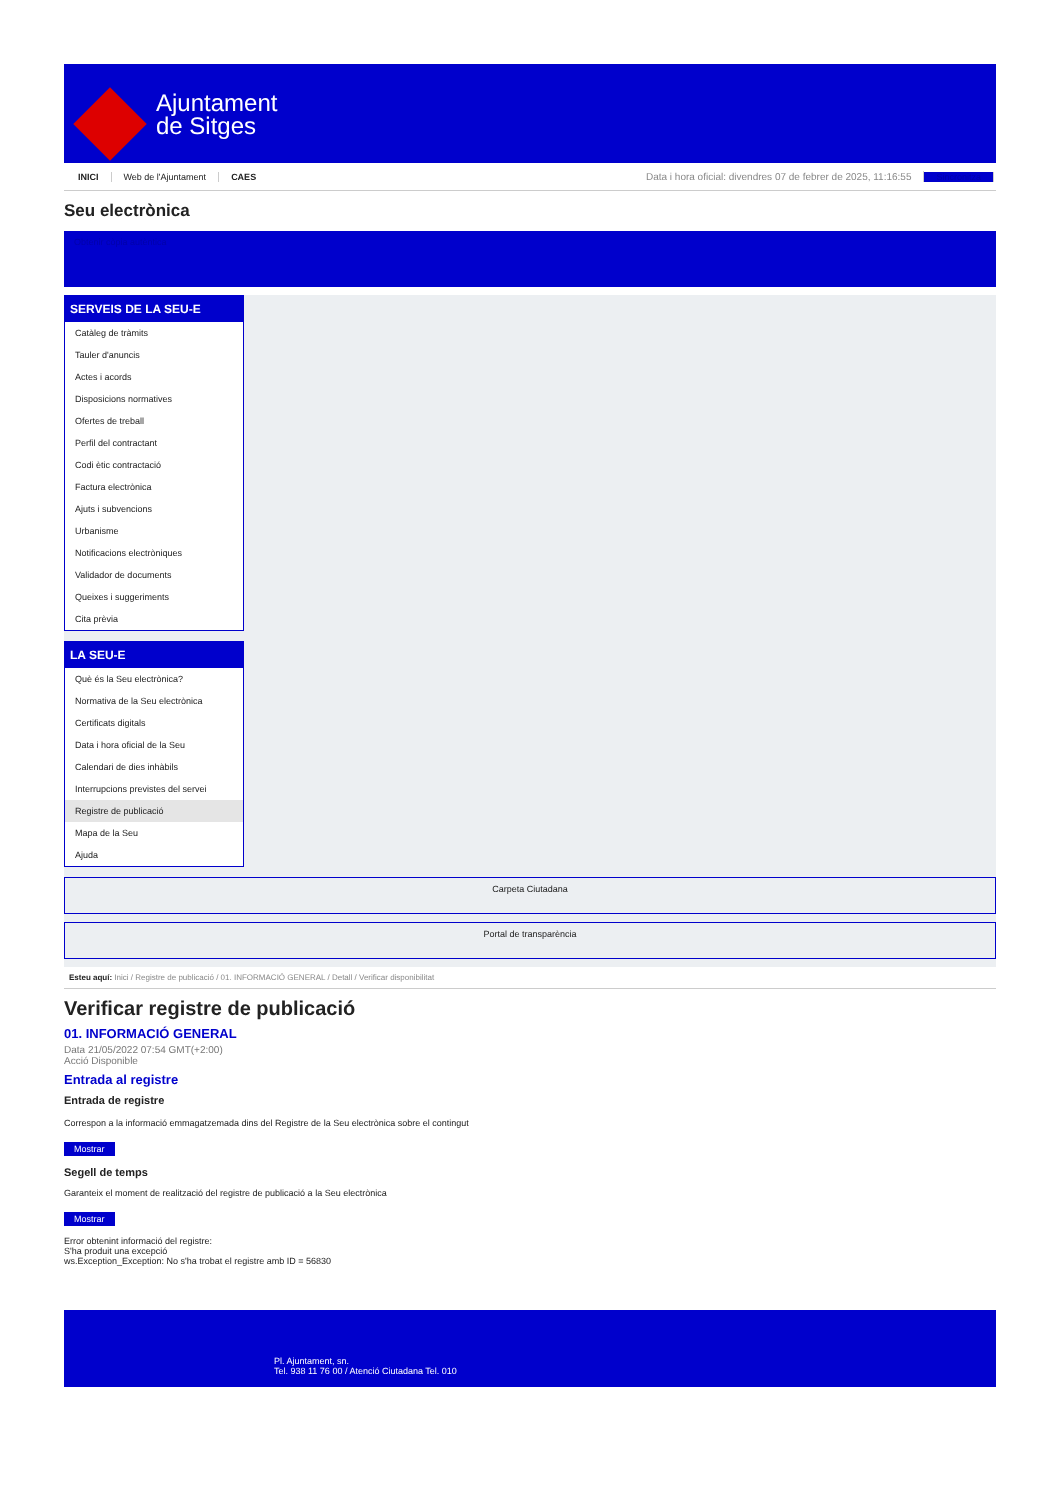Ajuntament
de Sitges
INICI Web de l'Ajuntament CAES Data i hora oficial: divendres 07 de febrer de 2025, 11:16:55 Sincronitza
Seu electrònica
Obtenir còpia autèntica
SERVEIS DE LA SEU-E
Catàleg de tràmits
Tauler d'anuncis
Actes i acords
Disposicions normatives
Ofertes de treball
Perfil del contractant
Codi ètic contractació
Factura electrònica
Ajuts i subvencions
Urbanisme
Notificacions electròniques
Validador de documents
Queixes i suggeriments
Cita prèvia
LA SEU-E
Què és la Seu electrònica?
Normativa de la Seu electrònica
Certificats digitals
Data i hora oficial de la Seu
Calendari de dies inhàbils
Interrupcions previstes del servei
Registre de publicació
Mapa de la Seu
Ajuda
Carpeta Ciutadana
Portal de transparència
Esteu aquí: Inici / Registre de publicació / 01. INFORMACIÓ GENERAL / Detall / Verificar disponibilitat
Verificar registre de publicació
01. INFORMACIÓ GENERAL
Data 21/05/2022 07:54 GMT(+2:00)
Acció Disponible
Entrada al registre
Entrada de registre
Correspon a la informació emmagatzemada dins del Registre de la Seu electrònica sobre el contingut
Mostrar
Segell de temps
Garanteix el moment de realització del registre de publicació a la Seu electrònica
Mostrar
Error obtenint informació del registre:
S'ha produit una excepció
ws.Exception_Exception: No s'ha trobat el registre amb ID = 56830
Pl. Ajuntament, sn.
Tel. 938 11 76 00 / Atenció Ciutadana Tel. 010